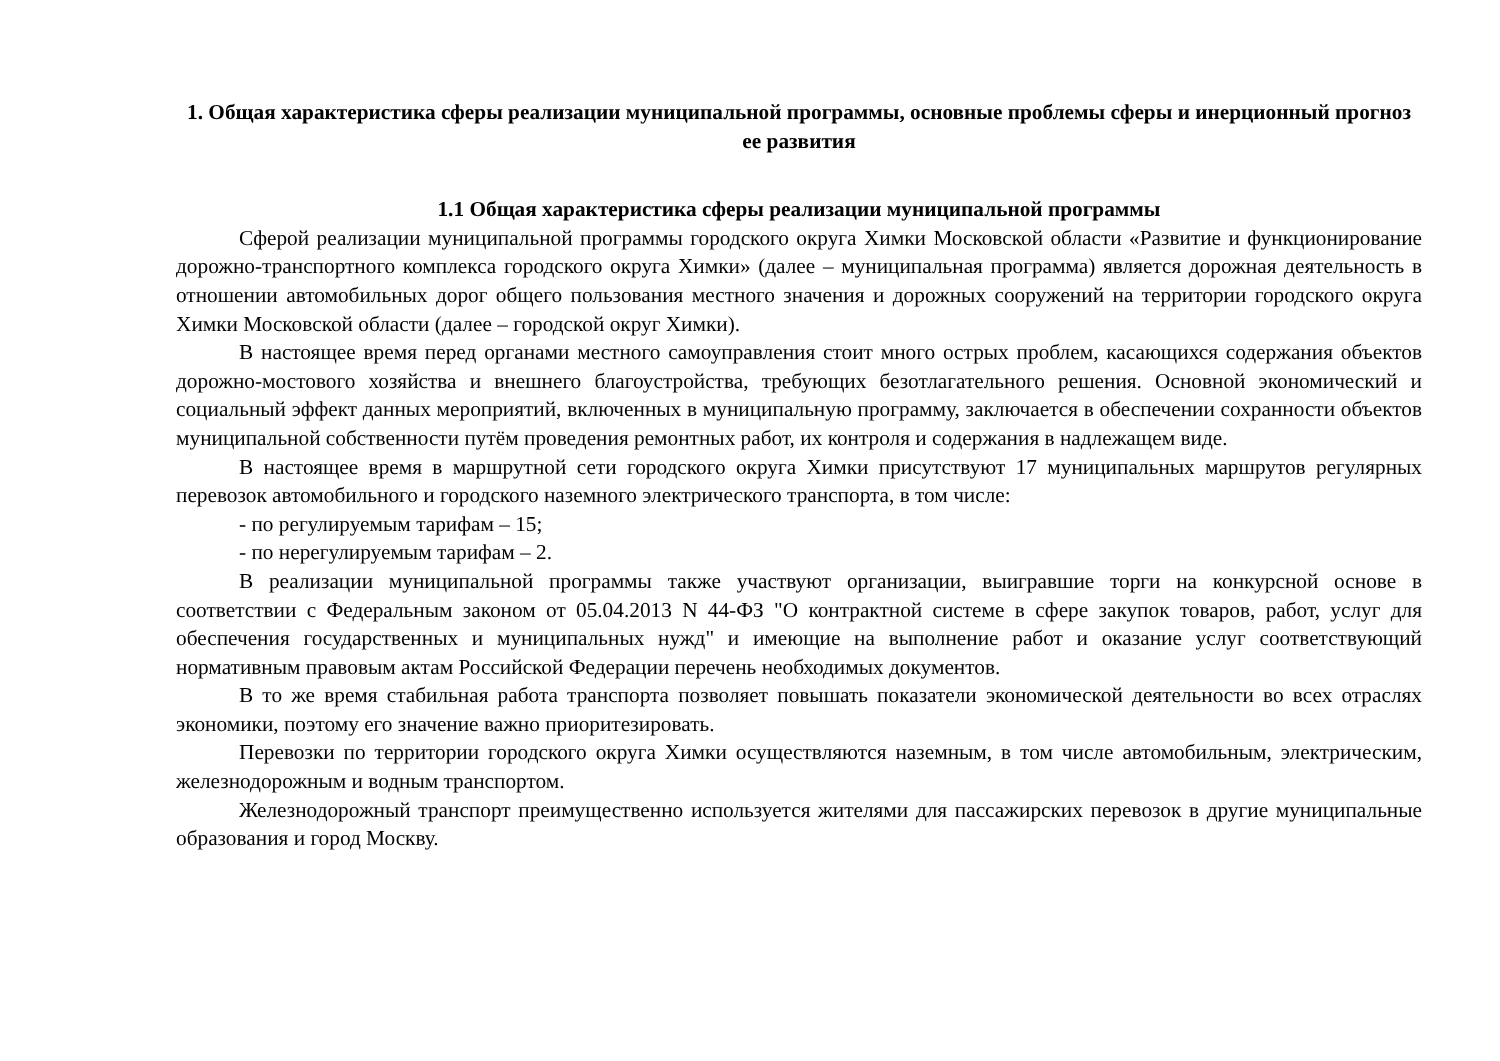1. Общая характеристика сферы реализации муниципальной программы, основные проблемы сферы и инерционный прогноз ее развития
1.1 Общая характеристика сферы реализации муниципальной программы
Сферой реализации муниципальной программы городского округа Химки Московской области «Развитие и функционирование дорожно-транспортного комплекса городского округа Химки» (далее – муниципальная программа) является дорожная деятельность в отношении автомобильных дорог общего пользования местного значения и дорожных сооружений на территории городского округа Химки Московской области (далее – городской округ Химки).
В настоящее время перед органами местного самоуправления стоит много острых проблем, касающихся содержания объектов дорожно-мостового хозяйства и внешнего благоустройства, требующих безотлагательного решения. Основной экономический и социальный эффект данных мероприятий, включенных в муниципальную программу, заключается в обеспечении сохранности объектов муниципальной собственности путём проведения ремонтных работ, их контроля и содержания в надлежащем виде.
В настоящее время в маршрутной сети городского округа Химки присутствуют 17 муниципальных маршрутов регулярных перевозок автомобильного и городского наземного электрического транспорта, в том числе:
- по регулируемым тарифам – 15;
- по нерегулируемым тарифам – 2.
В реализации муниципальной программы также участвуют организации, выигравшие торги на конкурсной основе в соответствии с Федеральным законом от 05.04.2013 N 44-ФЗ "О контрактной системе в сфере закупок товаров, работ, услуг для обеспечения государственных и муниципальных нужд" и имеющие на выполнение работ и оказание услуг соответствующий нормативным правовым актам Российской Федерации перечень необходимых документов.
В то же время стабильная работа транспорта позволяет повышать показатели экономической деятельности во всех отраслях экономики, поэтому его значение важно приоритезировать.
Перевозки по территории городского округа Химки осуществляются наземным, в том числе автомобильным, электрическим, железнодорожным и водным транспортом.
Железнодорожный транспорт преимущественно используется жителями для пассажирских перевозок в другие муниципальные образования и город Москву.